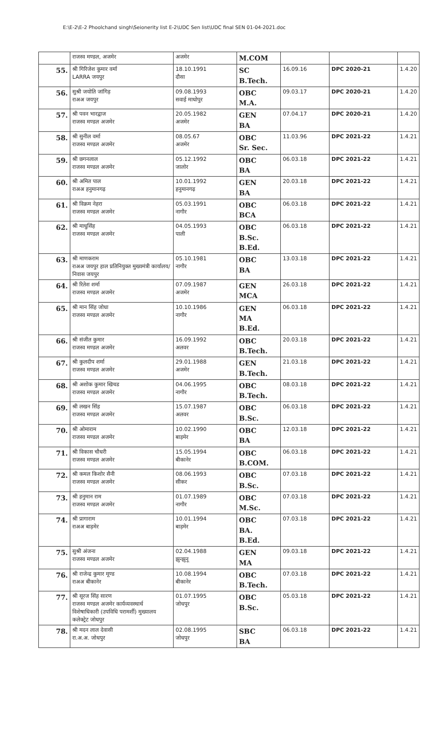E:\E-2\E-2 Phoolchand singh\Seionerity list E-2\UDC Sen list\UDC final SEN 01-04-2021.doc
| | राजस्व मण्डल, अजमेर | अजमेर | M.COM | | | |
| 55. | श्री गिरिजेश कुमार वर्मा LARRA जयपुर | 18.10.1991 दौसा | SC B.Tech. | 16.09.16 | DPC 2020-21 | 1.4.20 |
| 56. | सुश्री जयोति जांगिड़ राअअ जयपुर | 09.08.1993 सवाई माधोपुर | OBC M.A. | 09.03.17 | DPC 2020-21 | 1.4.20 |
| 57. | श्री पवन भारद्वाज राजस्व मण्डल अजमेर | 20.05.1982 अजमेर | GEN BA | 07.04.17 | DPC 2020-21 | 1.4.20 |
| 58. | श्री सुनील वर्मा राजस्व मण्डल अजमेर | 08.05.67 अजमेर | OBC Sr. Sec. | 11.03.96 | DPC 2021-22 | 1.4.21 |
| 59. | श्री छगनलाल राजस्व मण्डल अजमेर | 05.12.1992 जालोर | OBC BA | 06.03.18 | DPC 2021-22 | 1.4.21 |
| 60. | श्री अमित पाल राअअ हनुमानगढ़ | 10.01.1992 हनुमानगढ़ | GEN BA | 20.03.18 | DPC 2021-22 | 1.4.21 |
| 61. | श्री विक्रम नेहरा राजस्व मण्डल अजमेर | 05.03.1991 नागौर | OBC BCA | 06.03.18 | DPC 2021-22 | 1.4.21 |
| 62. | श्री माधुसिंह राजस्व मण्डल अजमेर | 04.05.1993 पाली | OBC B.Sc. B.Ed. | 06.03.18 | DPC 2021-22 | 1.4.21 |
| 63. | श्री माणकराम राअअ जयपुर हाल प्रतिनियुक्त मुख्यमंत्री कार्यालय/निवास जयपुर | 05.10.1981 नागौर | OBC BA | 13.03.18 | DPC 2021-22 | 1.4.21 |
| 64. | श्री रितेश शर्मा राजस्व मण्डल अजमेर | 07.09.1987 अजमेर | GEN MCA | 26.03.18 | DPC 2021-22 | 1.4.21 |
| 65. | श्री मान सिंह जोधा राजस्व मण्डल अजमेर | 10.10.1986 नागौर | GEN MA B.Ed. | 06.03.18 | DPC 2021-22 | 1.4.21 |
| 66. | श्री संजीत कुमार राजस्व मण्डल अजमेर | 16.09.1992 अलवर | OBC B.Tech. | 20.03.18 | DPC 2021-22 | 1.4.21 |
| 67. | श्री कुलदीप शर्मा राजस्व मण्डल अजमेर | 29.01.1988 अजमेर | GEN B.Tech. | 21.03.18 | DPC 2021-22 | 1.4.21 |
| 68. | श्री अशोक कुमार खिचड राजस्व मण्डल अजमेर | 04.06.1995 नागौर | OBC B.Tech. | 08.03.18 | DPC 2021-22 | 1.4.21 |
| 69. | श्री लखन सिंह राजस्व मण्डल अजमेर | 15.07.1987 अलवर | OBC B.Sc. | 06.03.18 | DPC 2021-22 | 1.4.21 |
| 70. | श्री ओमाराम राजस्व मण्डल अजमेर | 10.02.1990 बाड़मेर | OBC BA | 12.03.18 | DPC 2021-22 | 1.4.21 |
| 71. | श्री विकास चौधरी राजस्व मण्डल अजमेर | 15.05.1994 बीकानेर | OBC B.COM. | 06.03.18 | DPC 2021-22 | 1.4.21 |
| 72. | श्री कमल किशोर सैनी राजस्व मण्डल अजमेर | 08.06.1993 सीकर | OBC B.Sc. | 07.03.18 | DPC 2021-22 | 1.4.21 |
| 73. | श्री हनुमान राम राजस्व मण्डल अजमेर | 01.07.1989 नागौर | OBC M.Sc. | 07.03.18 | DPC 2021-22 | 1.4.21 |
| 74. | श्री प्रागाराम राअअ बाड़मेर | 10.01.1994 बाड़मेर | OBC BA. B.Ed. | 07.03.18 | DPC 2021-22 | 1.4.21 |
| 75. | सुश्री अंजना राजस्व मण्डल अजमेर | 02.04.1988 झुन्झुनू | GEN MA | 09.03.18 | DPC 2021-22 | 1.4.21 |
| 76. | श्री राजेन्द्र कुमार मूण्ड राअअ बीकानेर | 10.08.1994 बीकानेर | OBC B.Tech. | 07.03.18 | DPC 2021-22 | 1.4.21 |
| 77. | श्री सूरज सिंह सारण राजस्व मण्डल अजमेर कार्यव्यवस्थार्थ विशेषाधिकारी (उपविधि परामर्शी) मुख्यालय कलेक्ट्रेट जोधपुर | 01.07.1995 जोधपुर | OBC B.Sc. | 05.03.18 | DPC 2021-22 | 1.4.21 |
| 78. | श्री मदन लाल देवासी रा.अ.अ. जोधपुर | 02.08.1995 जोधपुर | SBC BA | 06.03.18 | DPC 2021-22 | 1.4.21 |